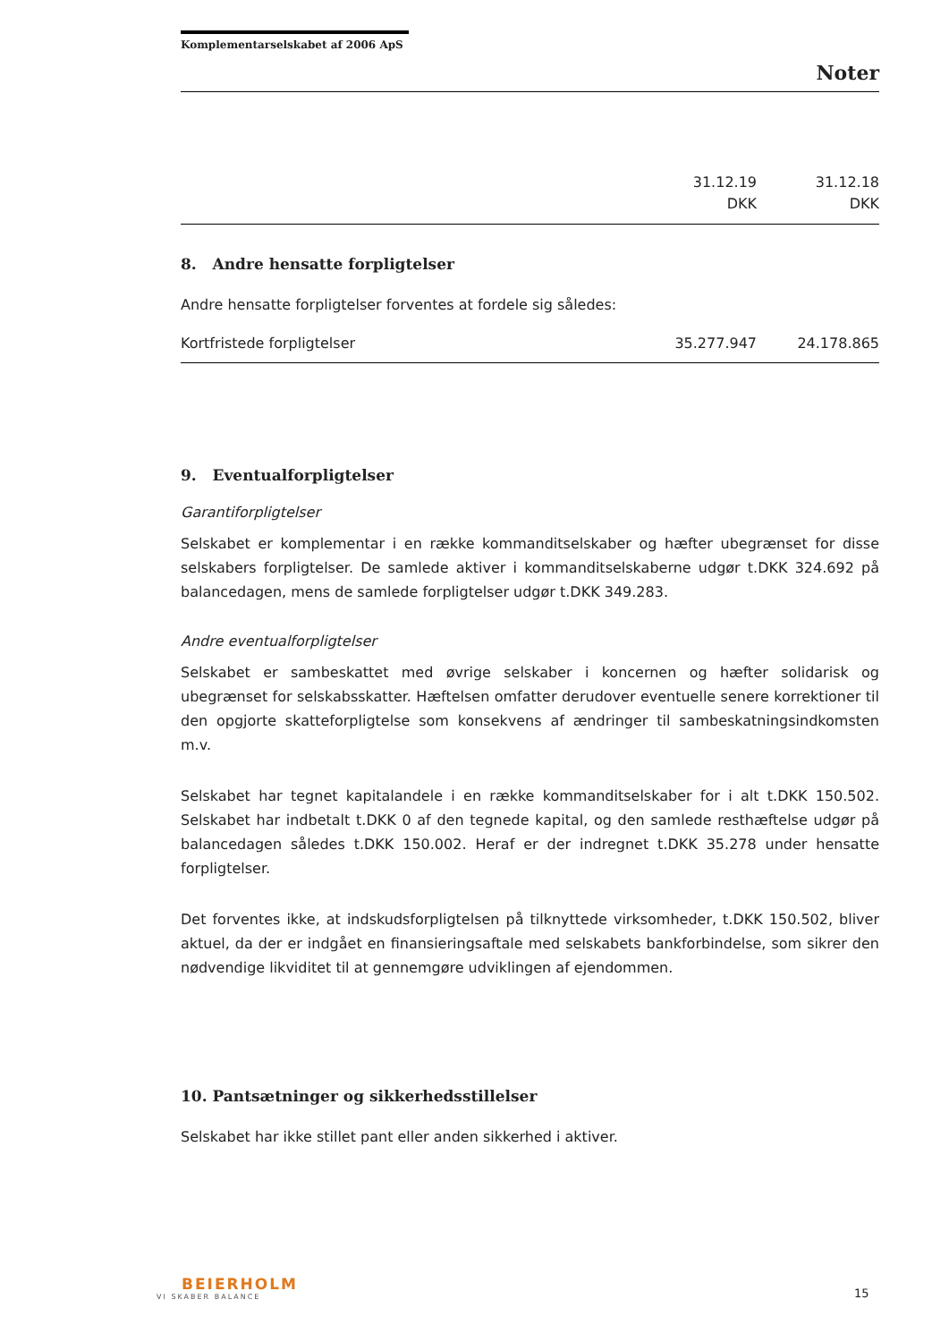Komplementarselskabet af 2006 ApS
Noter
| | 31.12.19 DKK | 31.12.18 DKK |
| --- | --- | --- |
8. Andre hensatte forpligtelser
Andre hensatte forpligtelser forventes at fordele sig således:
| Kortfristede forpligtelser | 35.277.947 | 24.178.865 |
9. Eventualforpligtelser
Garantiforpligtelser
Selskabet er komplementar i en række kommanditselskaber og hæfter ubegrænset for disse selskabers forpligtelser. De samlede aktiver i kommanditselskaberne udgør t.DKK 324.692 på balancedagen, mens de samlede forpligtelser udgør t.DKK 349.283.
Andre eventualforpligtelser
Selskabet er sambeskattet med øvrige selskaber i koncernen og hæfter solidarisk og ubegrænset for selskabsskatter. Hæftelsen omfatter derudover eventuelle senere korrektioner til den opgjorte skatteforpligtelse som konsekvens af ændringer til sambeskatningsindkomsten m.v.
Selskabet har tegnet kapitalandele i en række kommanditselskaber for i alt t.DKK 150.502. Selskabet har indbetalt t.DKK 0 af den tegnede kapital, og den samlede resthæftelse udgør på balancedagen således t.DKK 150.002. Heraf er der indregnet t.DKK 35.278 under hensatte forpligtelser.
Det forventes ikke, at indskudsforpligtelsen på tilknyttede virksomheder, t.DKK 150.502, bliver aktuel, da der er indgået en finansieringsaftale med selskabets bankforbindelse, som sikrer den nødvendige likviditet til at gennemgøre udviklingen af ejendommen.
10. Pantsætninger og sikkerhedsstillelser
Selskabet har ikke stillet pant eller anden sikkerhed i aktiver.
BEIERHOLM
VI SKABER BALANCE
15